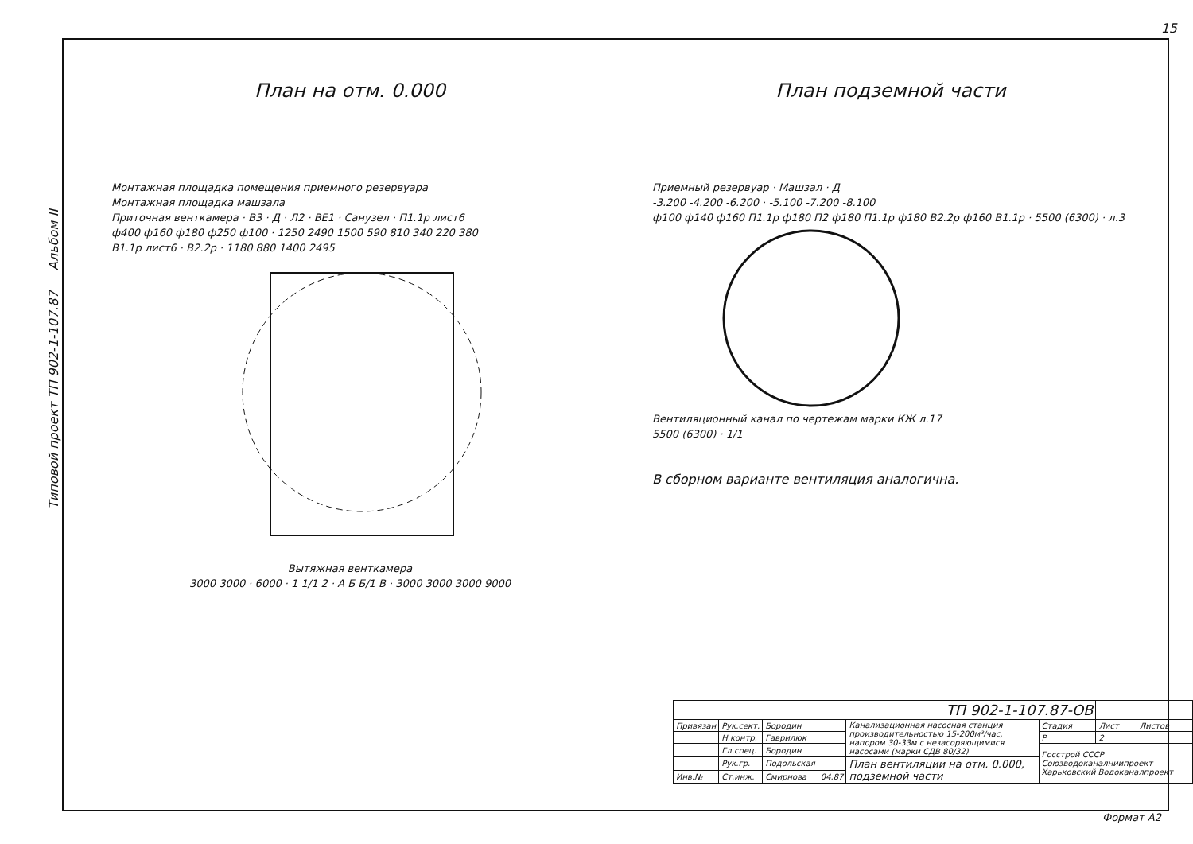15
Типовой проект ТП 902-1-107.87 Альбом II
План на отм. 0.000
Монтажная площадка помещения приемного резервуара
Монтажная площадка машзала
Приточная венткамера · В3 · Д · Л2 · ВЕ1 · Санузел · П1.1р лист6
ф400 ф160 ф180 ф250 ф100 · 1250 2490 1500 590 810 340 220 380
В1.1р лист6 · В2.2р · 1180 880 1400 2495
Вытяжная венткамера
3000 3000 · 6000 · 1 1/1 2 · А Б Б/1 В · 3000 3000 3000 9000
План подземной части
Приемный резервуар · Машзал · Д
-3.200 -4.200 -6.200 · -5.100 -7.200 -8.100
ф100 ф140 ф160 П1.1р ф180 П2 ф180 П1.1р ф180 В2.2р ф160 В1.1р · 5500 (6300) · л.3
Вентиляционный канал по чертежам марки КЖ л.17
5500 (6300) · 1/1
В сборном варианте вентиляция аналогична.
| ТП 902-1-107.87-ОВ | | | | | | | |
| Привязан | Рук.сект. | Бородин | | Канализационная насосная станция производительностью 15-200м³/час, напором 30-33м с незасоряющимися насосами (марки СДВ 80/32) | Стадия | Лист | Листов |
| | Н.контр. | Гаврилюк | | | Р | 2 | |
| | Гл.спец. | Бородин | | | Госстрой СССР Союзводоканалниипроект Харьковский Водоканалпроект | | |
| | Рук.гр. | Подольская | | План вентиляции на отм. 0.000, подземной части | | | |
| Инв.№ | Ст.инж. | Смирнова | 04.87 | | | | |
Формат А2